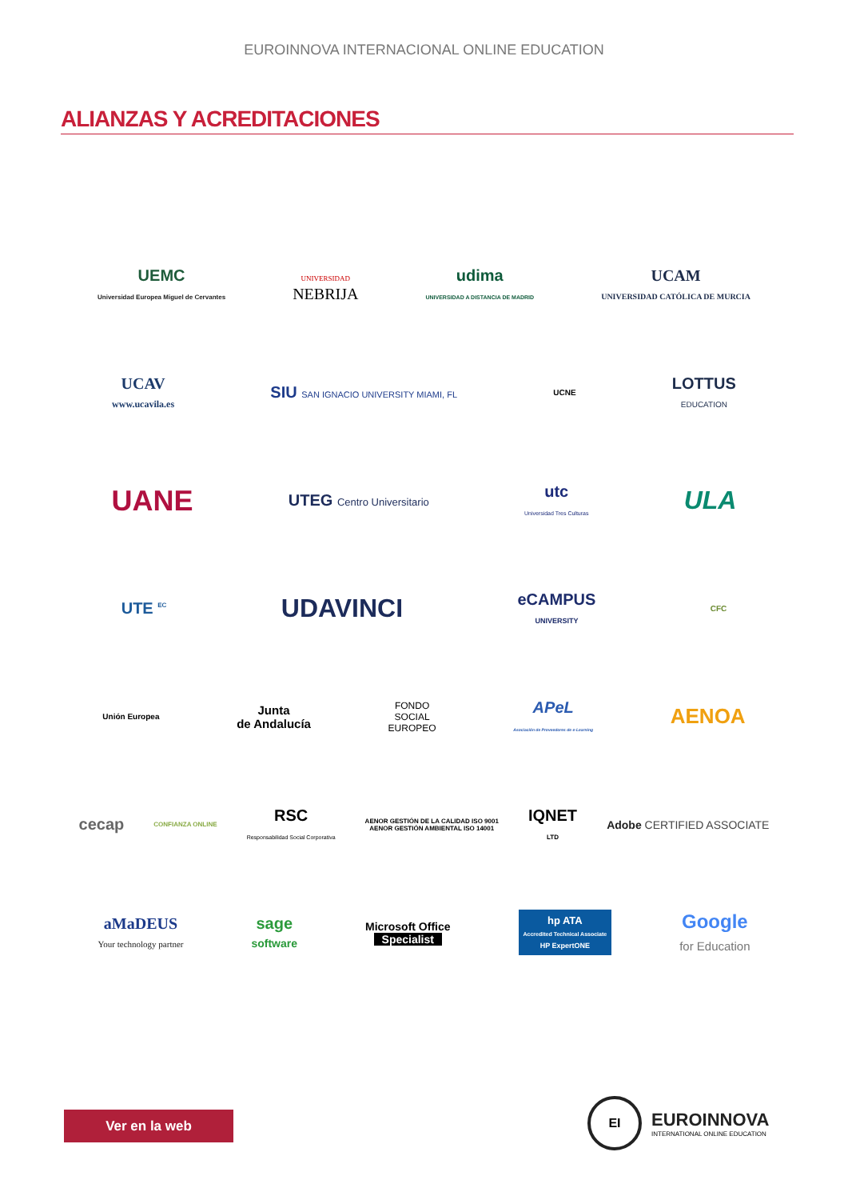EUROINNOVA INTERNACIONAL ONLINE EDUCATION
ALIANZAS Y ACREDITACIONES
UEMC
Universidad Europea Miguel de Cervantes
UNIVERSIDAD
NEBRIJA
udima
UNIVERSIDAD A DISTANCIA DE MADRID
UCAM
UNIVERSIDAD CATÓLICA DE MURCIA
UCAV
www.ucavila.es
SIU SAN IGNACIO UNIVERSITY MIAMI, FL
UCNE
LOTTUS
EDUCATION
UANE
UTEG Centro Universitario
utc
Universidad Tres Culturas
ULA
UTE <sup>EC</sup>
UDAVINCI
eCAMPUS
UNIVERSITY
CFC
Unión Europea
Junta
de Andalucía
FONDO
SOCIAL
EUROPEO
APeL
Asociación de Proveedores de e-Learning
AENOA
cecap
CONFIANZA ONLINE
RSC
Responsabilidad Social Corporativa
AENOR GESTIÓN DE LA CALIDAD ISO 9001
AENOR GESTIÓN AMBIENTAL ISO 14001
IQNET
LTD
Adobe CERTIFIED ASSOCIATE
aMaDEUS
Your technology partner
sage
software
Microsoft Office
Specialist
hp ATA
Accredited Technical Associate
HP ExpertONE
Google
for Education
Ver en la web
EI
EUROINNOVA
INTERNATIONAL ONLINE EDUCATION